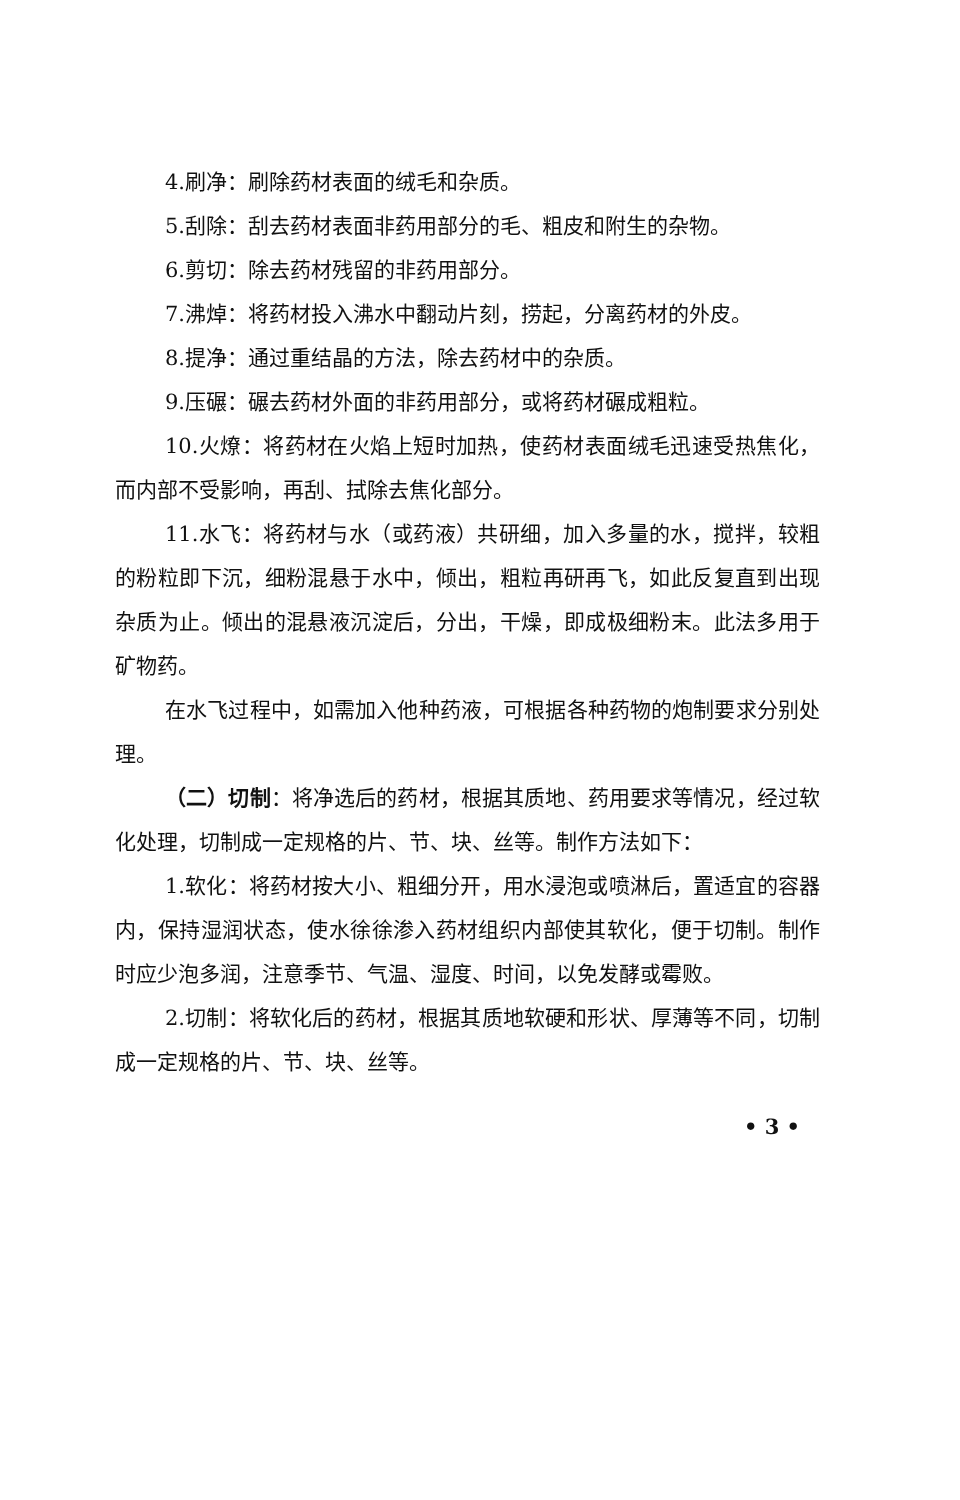4.刷净：刷除药材表面的绒毛和杂质。
5.刮除：刮去药材表面非药用部分的毛、粗皮和附生的杂物。
6.剪切：除去药材残留的非药用部分。
7.沸焯：将药材投入沸水中翻动片刻，捞起，分离药材的外皮。
8.提净：通过重结晶的方法，除去药材中的杂质。
9.压碾：碾去药材外面的非药用部分，或将药材碾成粗粒。
10.火燎：将药材在火焰上短时加热，使药材表面绒毛迅速受热焦化，而内部不受影响，再刮、拭除去焦化部分。
11.水飞：将药材与水（或药液）共研细，加入多量的水，搅拌，较粗的粉粒即下沉，细粉混悬于水中，倾出，粗粒再研再飞，如此反复直到出现杂质为止。倾出的混悬液沉淀后，分出，干燥，即成极细粉末。此法多用于矿物药。
在水飞过程中，如需加入他种药液，可根据各种药物的炮制要求分别处理。
（二）切制：将净选后的药材，根据其质地、药用要求等情况，经过软化处理，切制成一定规格的片、节、块、丝等。制作方法如下：
1.软化：将药材按大小、粗细分开，用水浸泡或喷淋后，置适宜的容器内，保持湿润状态，使水徐徐渗入药材组织内部使其软化，便于切制。制作时应少泡多润，注意季节、气温、湿度、时间，以免发酵或霉败。
2.切制：将软化后的药材，根据其质地软硬和形状、厚薄等不同，切制成一定规格的片、节、块、丝等。
• 3 •